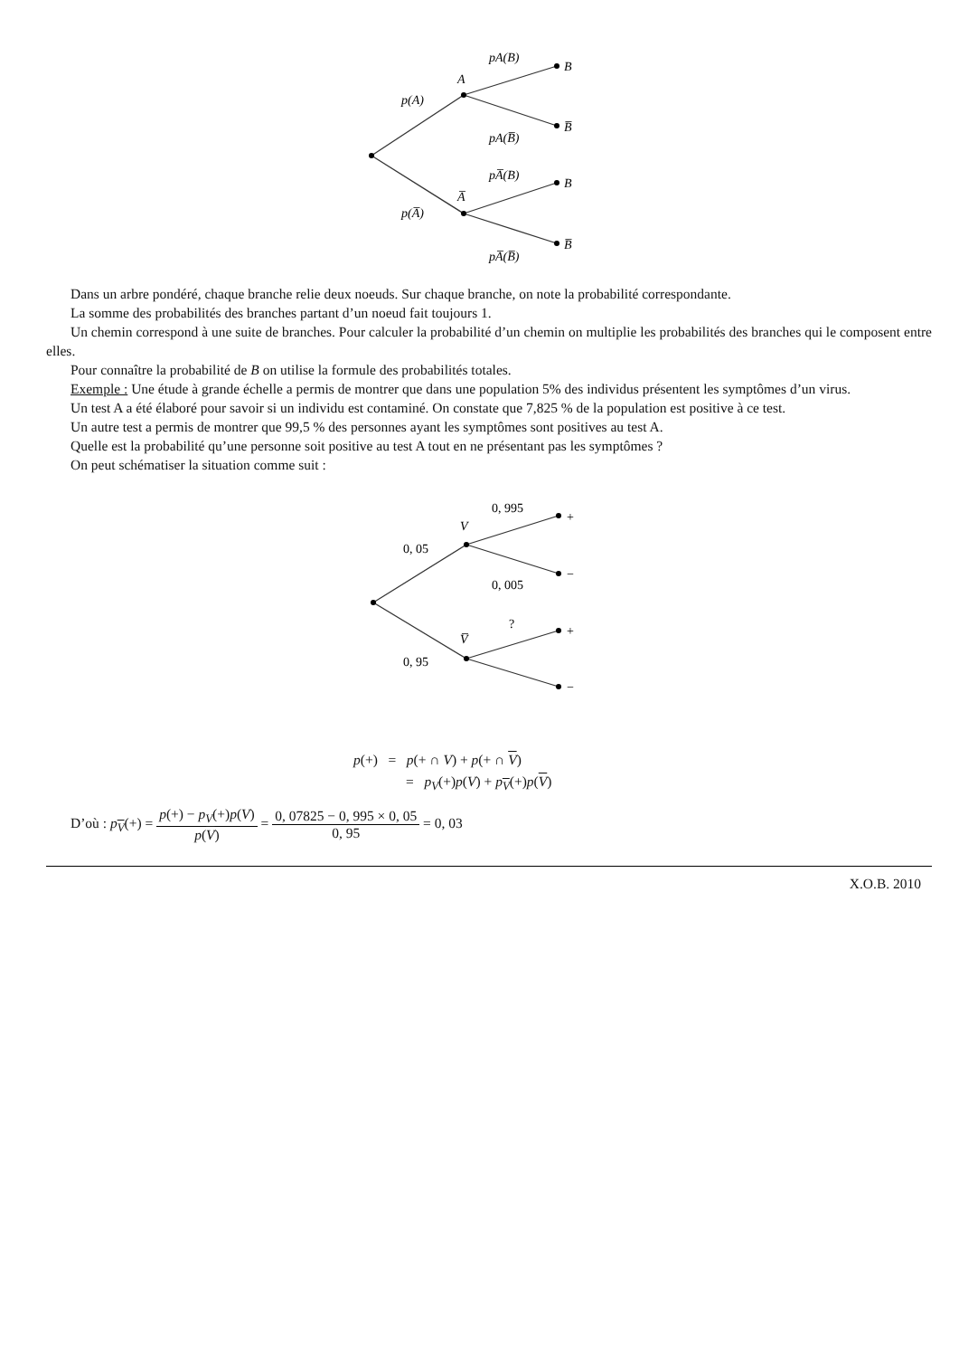p(A)
A
pA(B)
pA(B̅)
B
B̅
p(A̅)
A̅
pA̅(B)
pA̅(B̅)
B
B̅
Dans un arbre pondéré, chaque branche relie deux noeuds. Sur chaque branche, on note la probabilité correspondante.
La somme des probabilités des branches partant d’un noeud fait toujours 1.
Un chemin correspond à une suite de branches. Pour calculer la probabilité d’un chemin on multiplie les probabilités des branches qui le composent entre elles.
Pour connaître la probabilité de B on utilise la formule des probabilités totales.
Exemple : Une étude à grande échelle a permis de montrer que dans une population 5% des individus présentent les symptômes d’un virus.
Un test A a été élaboré pour savoir si un individu est contaminé. On constate que 7,825 % de la population est positive à ce test.
Un autre test a permis de montrer que 99,5 % des personnes ayant les symptômes sont positives au test A.
Quelle est la probabilité qu’une personne soit positive au test A tout en ne présentant pas les symptômes ?
On peut schématiser la situation comme suit :
0, 05
V
0, 995
0, 005
+
−
0, 95
V̅
?
+
−
p(+) = p(+ ∩ V) + p(+ ∩ V)
= p<sub>V</sub>(+)p(V) + p<sub>V</sub>(+)p(V)
D’où : p<sub>V</sub>(+) = p(+) − p<sub>V</sub>(+)p(V) p(V) = 0, 07825 − 0, 995 × 0, 05 0, 95 = 0, 03
X.O.B. 2010